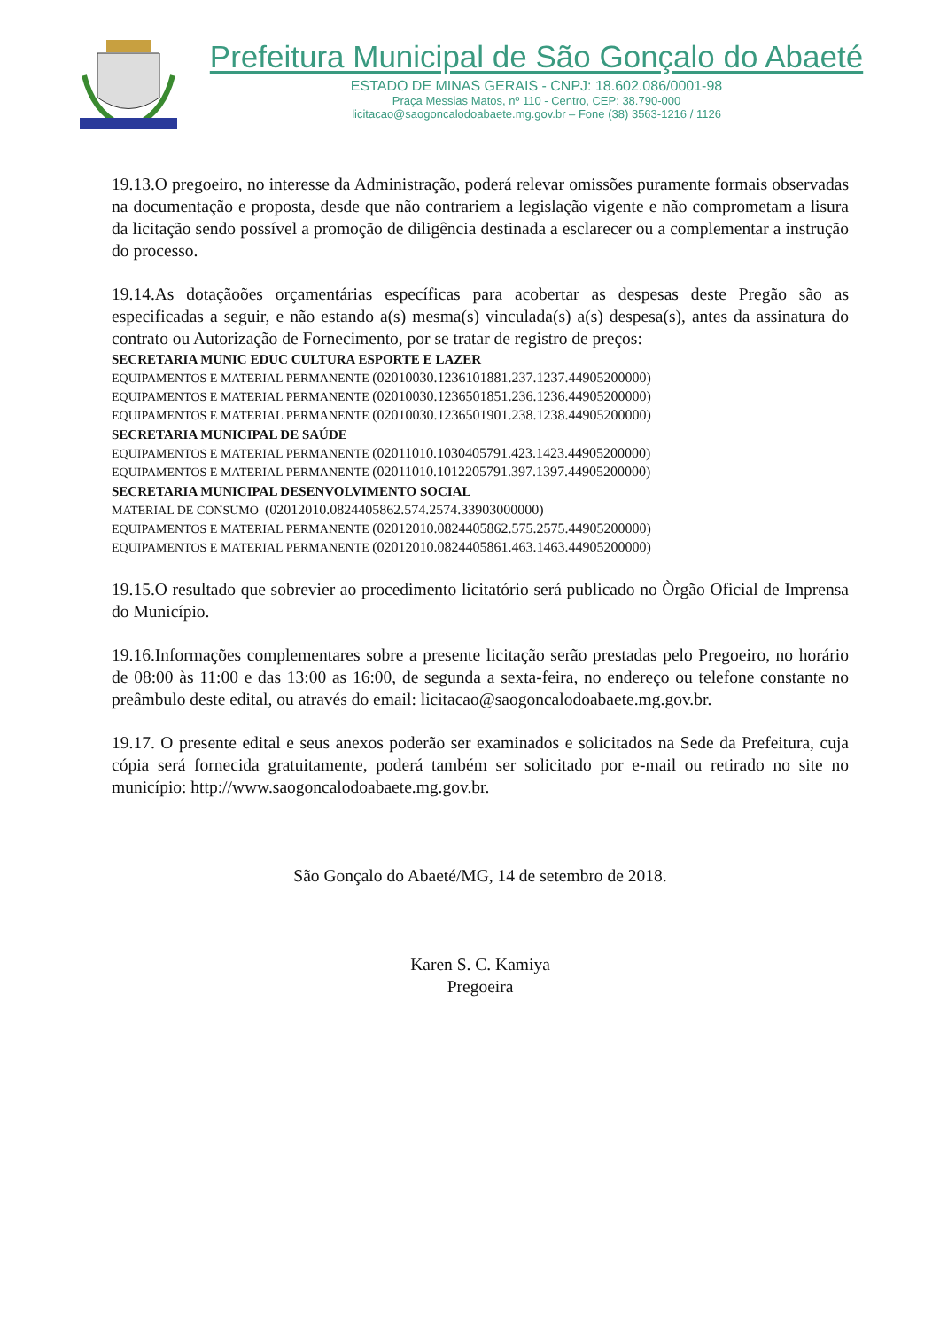Prefeitura Municipal de São Gonçalo do Abaeté
ESTADO DE MINAS GERAIS - CNPJ: 18.602.086/0001-98
Praça Messias Matos, nº 110 - Centro, CEP: 38.790-000
licitacao@saogoncalodoabaete.mg.gov.br – Fone (38) 3563-1216 / 1126
19.13.O pregoeiro, no interesse da Administração, poderá relevar omissões puramente formais observadas na documentação e proposta, desde que não contrariem a legislação vigente e não comprometam a lisura da licitação sendo possível a promoção de diligência destinada a esclarecer ou a complementar a instrução do processo.
19.14.As dotaçãoões orçamentárias específicas para acobertar as despesas deste Pregão são as especificadas a seguir, e não estando a(s) mesma(s) vinculada(s) a(s) despesa(s), antes da assinatura do contrato ou Autorização de Fornecimento, por se tratar de registro de preços:
SECRETARIA MUNIC EDUC CULTURA ESPORTE E LAZER
EQUIPAMENTOS E MATERIAL PERMANENTE (02010030.1236101881.237.1237.44905200000)
EQUIPAMENTOS E MATERIAL PERMANENTE (02010030.1236501851.236.1236.44905200000)
EQUIPAMENTOS E MATERIAL PERMANENTE (02010030.1236501901.238.1238.44905200000)
SECRETARIA MUNICIPAL DE SAÚDE
EQUIPAMENTOS E MATERIAL PERMANENTE (02011010.1030405791.423.1423.44905200000)
EQUIPAMENTOS E MATERIAL PERMANENTE (02011010.1012205791.397.1397.44905200000)
SECRETARIA MUNICIPAL DESENVOLVIMENTO SOCIAL
MATERIAL DE CONSUMO (02012010.0824405862.574.2574.33903000000)
EQUIPAMENTOS E MATERIAL PERMANENTE (02012010.0824405862.575.2575.44905200000)
EQUIPAMENTOS E MATERIAL PERMANENTE (02012010.0824405861.463.1463.44905200000)
19.15.O resultado que sobrevier ao procedimento licitatório será publicado no Òrgão Oficial de Imprensa do Município.
19.16.Informações complementares sobre a presente licitação serão prestadas pelo Pregoeiro, no horário de 08:00 às 11:00 e das 13:00 as 16:00, de segunda a sexta-feira, no endereço ou telefone constante no preâmbulo deste edital, ou através do email: licitacao@saogoncalodoabaete.mg.gov.br.
19.17. O presente edital e seus anexos poderão ser examinados e solicitados na Sede da Prefeitura, cuja cópia será fornecida gratuitamente, poderá também ser solicitado por e-mail ou retirado no site no município: http://www.saogoncalodoabaete.mg.gov.br.
São Gonçalo do Abaeté/MG, 14 de setembro de 2018.
Karen S. C. Kamiya
Pregoeira